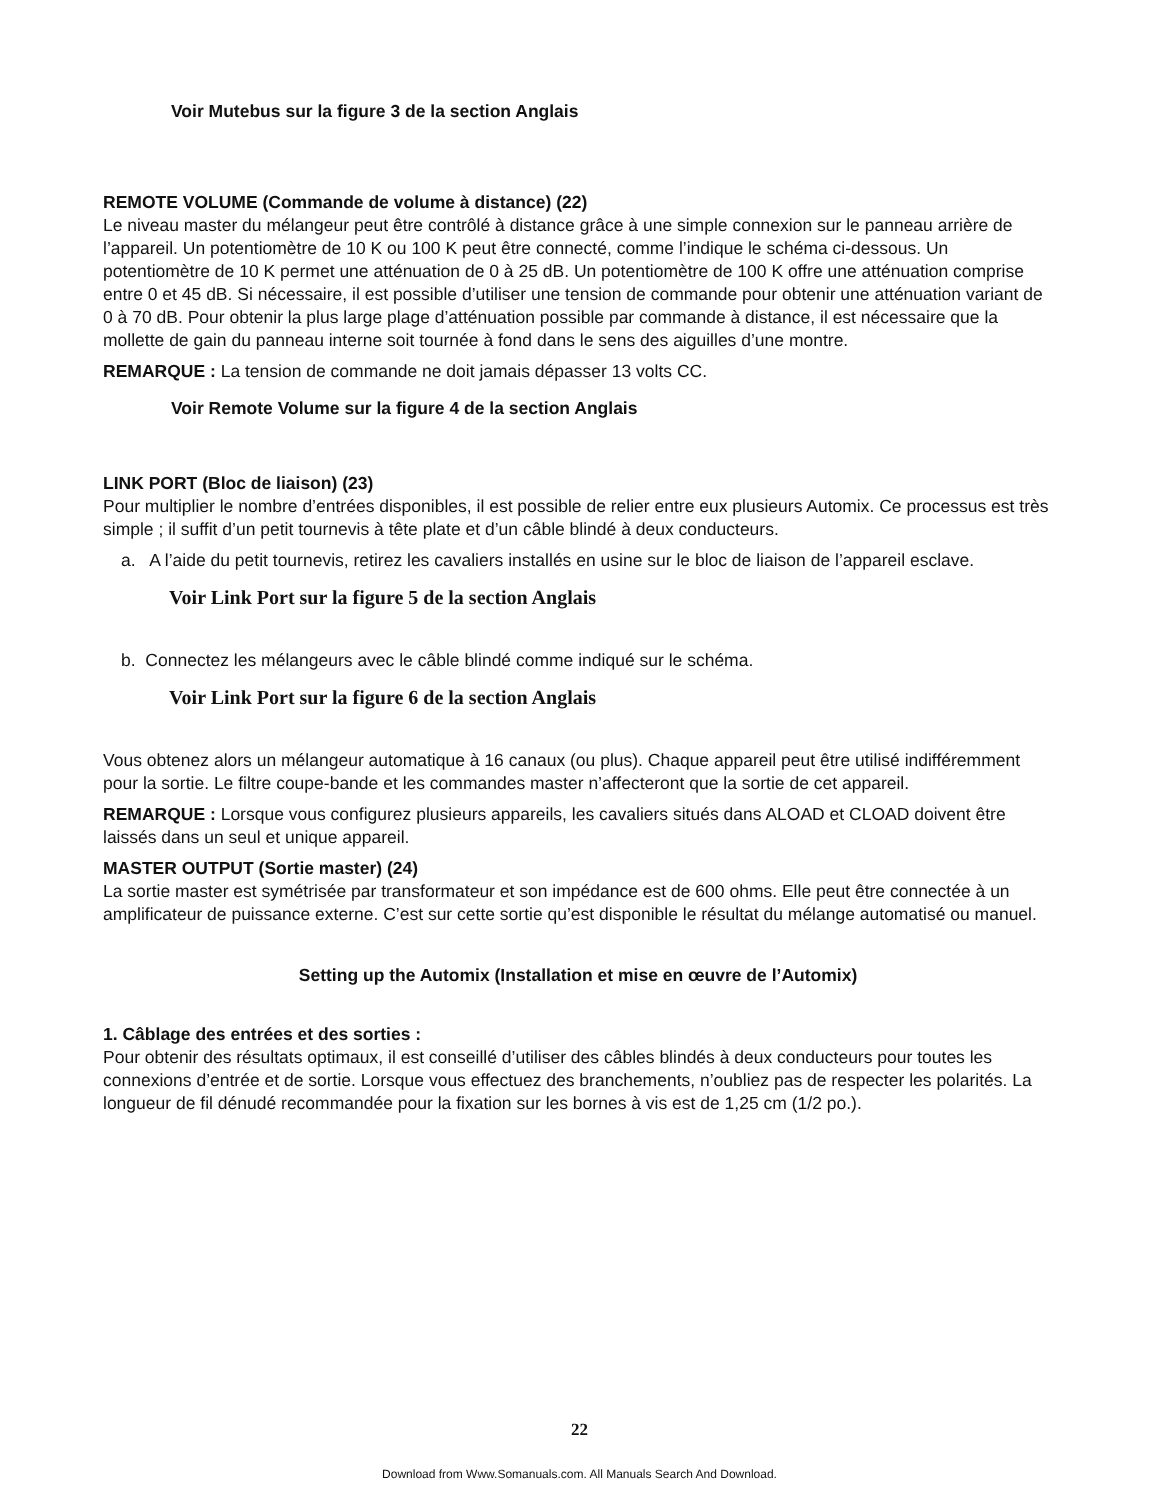Voir Mutebus sur la figure 3 de la section Anglais
REMOTE VOLUME (Commande de volume à distance) (22)
Le niveau master du mélangeur peut être contrôlé à distance grâce à une simple connexion sur le panneau arrière de l’appareil. Un potentiomètre de 10 K ou 100 K peut être connecté, comme l’indique le schéma ci-dessous. Un potentiomètre de 10 K permet une atténuation de 0 à 25 dB. Un potentiomètre de 100 K offre une atténuation comprise entre 0 et 45 dB. Si nécessaire, il est possible d’utiliser une tension de commande pour obtenir une atténuation variant de 0 à 70 dB. Pour obtenir la plus large plage d’atténuation possible par commande à distance, il est nécessaire que la mollette de gain du panneau interne soit tournée à fond dans le sens des aiguilles d’une montre.
REMARQUE : La tension de commande ne doit jamais dépasser 13 volts CC.
Voir Remote Volume sur la figure 4 de la section Anglais
LINK PORT (Bloc de liaison) (23)
Pour multiplier le nombre d’entrées disponibles, il est possible de relier entre eux plusieurs Automix. Ce processus est très simple ; il suffit d’un petit tournevis à tête plate et d’un câble blindé à deux conducteurs.
a. A l’aide du petit tournevis, retirez les cavaliers installés en usine sur le bloc de liaison de l’appareil esclave.
Voir Link Port sur la figure 5 de la section Anglais
b. Connectez les mélangeurs avec le câble blindé comme indiqué sur le schéma.
Voir Link Port sur la figure 6 de la section Anglais
Vous obtenez alors un mélangeur automatique à 16 canaux (ou plus). Chaque appareil peut être utilisé indifféremment pour la sortie. Le filtre coupe-bande et les commandes master n’affecteront que la sortie de cet appareil.
REMARQUE : Lorsque vous configurez plusieurs appareils, les cavaliers situés dans ALOAD et CLOAD doivent être laissés dans un seul et unique appareil.
MASTER OUTPUT (Sortie master) (24)
La sortie master est symétrisée par transformateur et son impédance est de 600 ohms. Elle peut être connectée à un amplificateur de puissance externe. C’est sur cette sortie qu’est disponible le résultat du mélange automatisé ou manuel.
Setting up the Automix (Installation et mise en œuvre de l’Automix)
1. Câblage des entrées et des sorties :
Pour obtenir des résultats optimaux, il est conseillé d’utiliser des câbles blindés à deux conducteurs pour toutes les connexions d’entrée et de sortie. Lorsque vous effectuez des branchements, n’oubliez pas de respecter les polarités. La longueur de fil dénudé recommandée pour la fixation sur les bornes à vis est de 1,25 cm (1/2 po.).
22
Download from Www.Somanuals.com. All Manuals Search And Download.